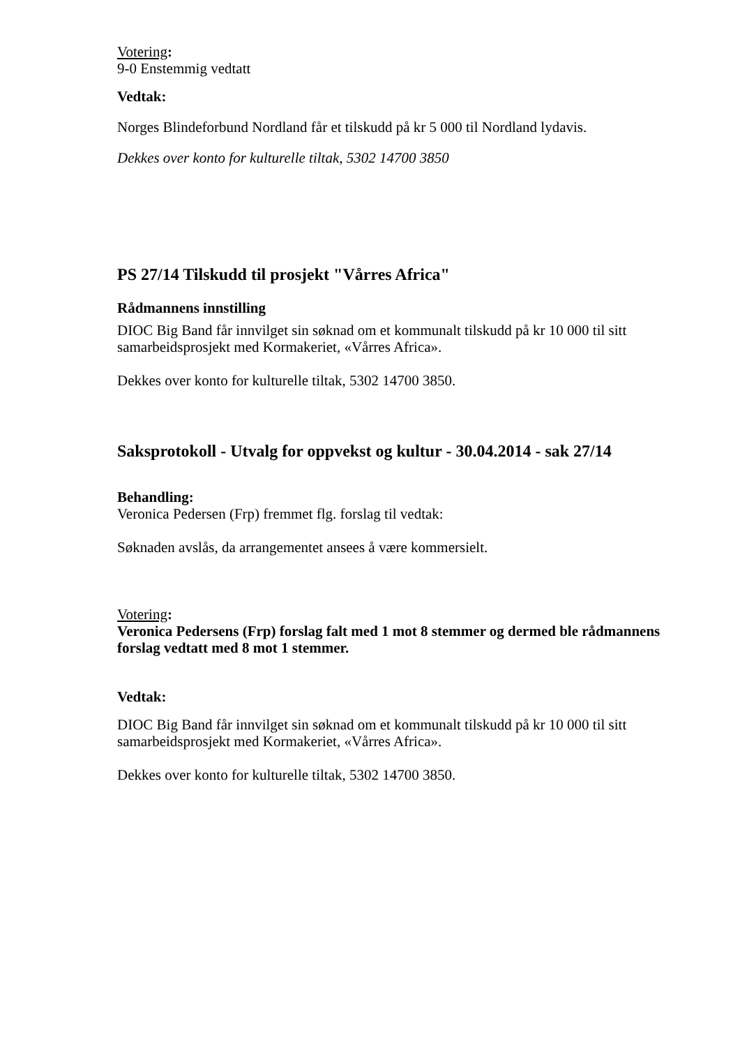Votering:
9-0 Enstemmig vedtatt
Vedtak:
Norges Blindeforbund Nordland får et tilskudd på kr 5 000 til Nordland lydavis.
Dekkes over konto for kulturelle tiltak, 5302 14700 3850
PS 27/14 Tilskudd til prosjekt "Vårres Africa"
Rådmannens innstilling
DIOC Big Band får innvilget sin søknad om et kommunalt tilskudd på kr 10 000 til sitt samarbeidsprosjekt med Kormakeriet, «Vårres Africa».
Dekkes over konto for kulturelle tiltak, 5302 14700 3850.
Saksprotokoll - Utvalg for oppvekst og kultur - 30.04.2014 - sak 27/14
Behandling:
Veronica Pedersen (Frp) fremmet flg. forslag til vedtak:
Søknaden avslås, da arrangementet ansees å være kommersielt.
Votering:
Veronica Pedersens (Frp) forslag falt med 1 mot 8 stemmer og dermed ble rådmannens forslag vedtatt med 8 mot 1 stemmer.
Vedtak:
DIOC Big Band får innvilget sin søknad om et kommunalt tilskudd på kr 10 000 til sitt samarbeidsprosjekt med Kormakeriet, «Vårres Africa».
Dekkes over konto for kulturelle tiltak, 5302 14700 3850.